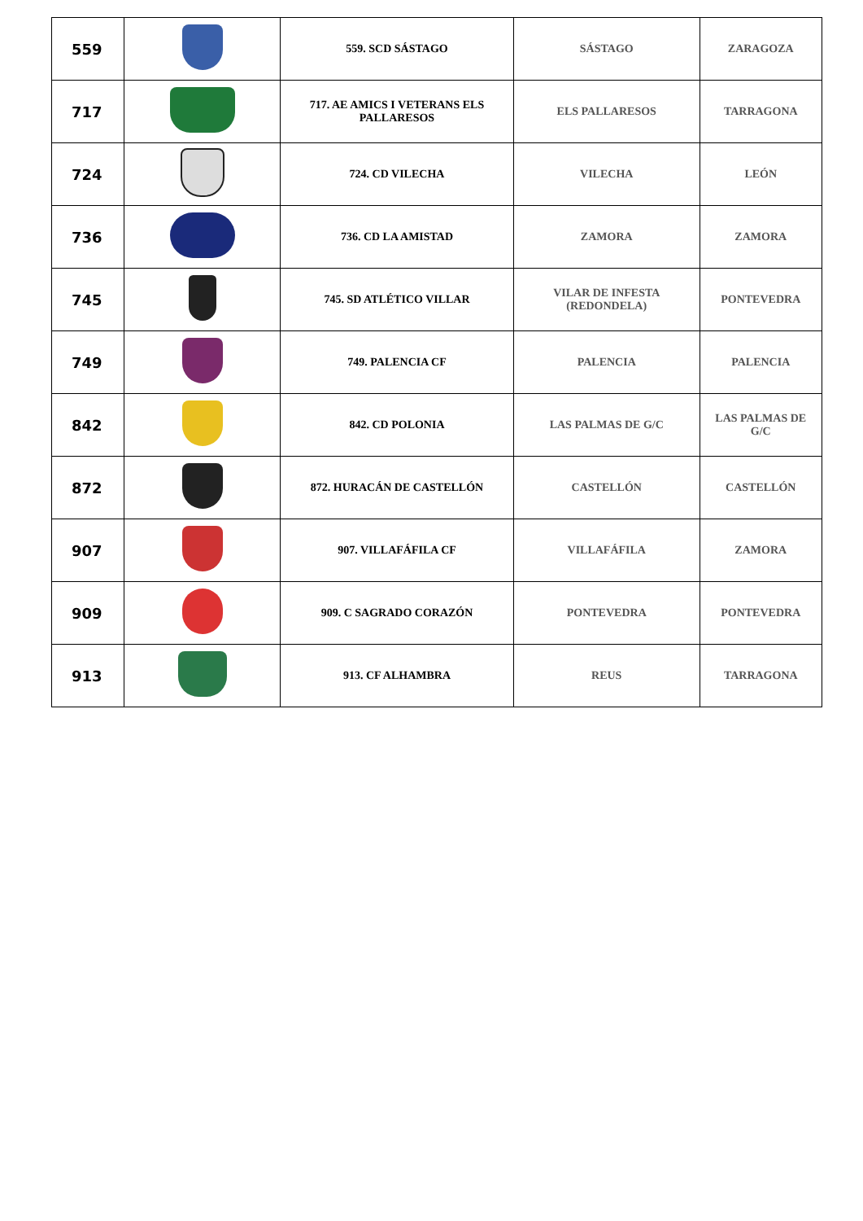| 559 | | 559. SCD SÁSTAGO | SÁSTAGO | ZARAGOZA |
| 717 | | 717. AE AMICS I VETERANS ELS PALLARESOS | ELS PALLARESOS | TARRAGONA |
| 724 | | 724. CD VILECHA | VILECHA | LEÓN |
| 736 | | 736. CD LA AMISTAD | ZAMORA | ZAMORA |
| 745 | | 745. SD ATLÉTICO VILLAR | VILAR DE INFESTA (REDONDELA) | PONTEVEDRA |
| 749 | | 749. PALENCIA CF | PALENCIA | PALENCIA |
| 842 | | 842. CD POLONIA | LAS PALMAS DE G/C | LAS PALMAS DE G/C |
| 872 | | 872. HURACÁN DE CASTELLÓN | CASTELLÓN | CASTELLÓN |
| 907 | | 907. VILLAFÁFILA CF | VILLAFÁFILA | ZAMORA |
| 909 | | 909. C SAGRADO CORAZÓN | PONTEVEDRA | PONTEVEDRA |
| 913 | | 913. CF ALHAMBRA | REUS | TARRAGONA |